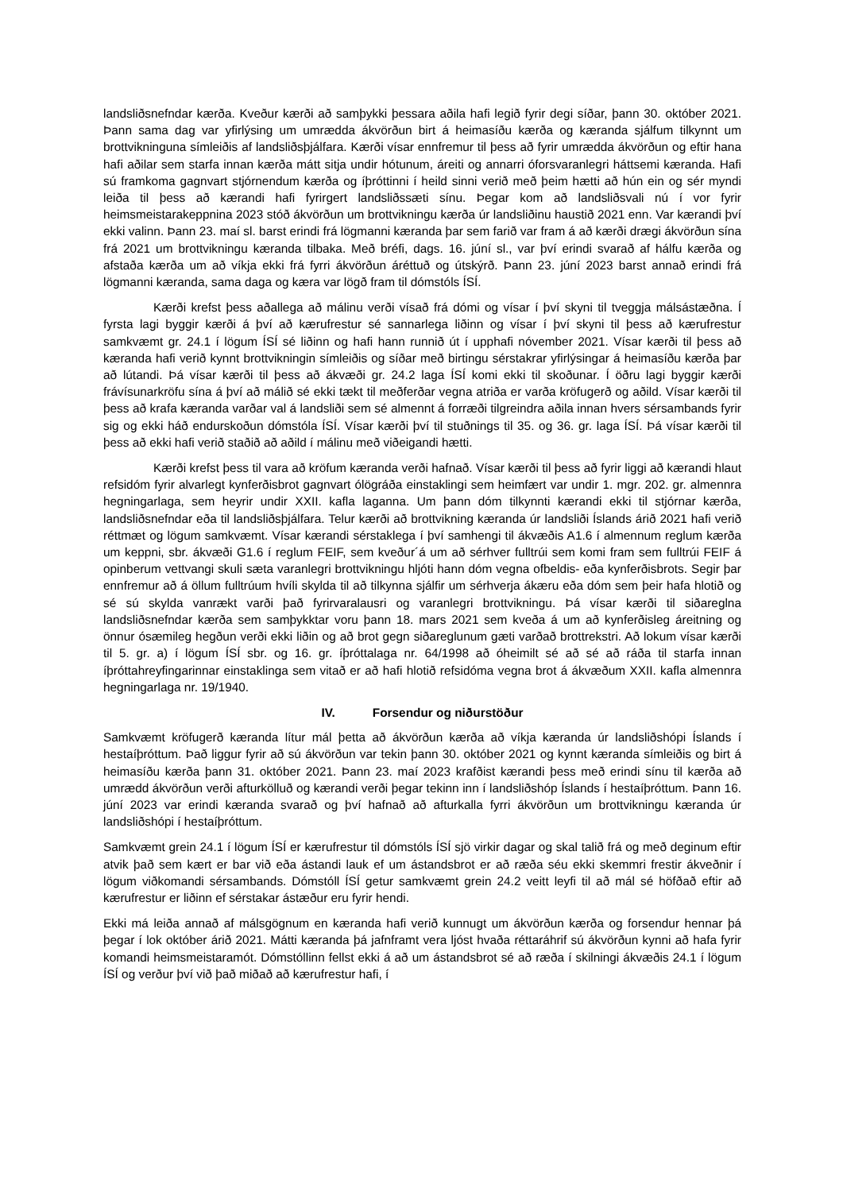landsliðsnefndar kærða. Kveður kærði að samþykki þessara aðila hafi legið fyrir degi síðar, þann 30. október 2021. Þann sama dag var yfirlýsing um umrædda ákvörðun birt á heimasíðu kærða og kæranda sjálfum tilkynnt um brottvikninguna símleiðis af landsliðsþjálfara. Kærði vísar ennfremur til þess að fyrir umrædda ákvörðun og eftir hana hafi aðilar sem starfa innan kærða mátt sitja undir hótunum, áreiti og annarri óforsvaranlegri háttsemi kæranda. Hafi sú framkoma gagnvart stjórnendum kærða og íþróttinni í heild sinni verið með þeim hætti að hún ein og sér myndi leiða til þess að kærandi hafi fyrirgert landsliðssæti sínu. Þegar kom að landsliðsvali nú í vor fyrir heimsmeistarakeppnina 2023 stóð ákvörðun um brottvikningu kærða úr landsliðinu haustið 2021 enn. Var kærandi því ekki valinn. Þann 23. maí sl. barst erindi frá lögmanni kæranda þar sem farið var fram á að kærði drægi ákvörðun sína frá 2021 um brottvikningu kæranda tilbaka. Með bréfi, dags. 16. júní sl., var því erindi svarað af hálfu kærða og afstaða kærða um að víkja ekki frá fyrri ákvörðun áréttuð og útskýrð. Þann 23. júní 2023 barst annað erindi frá lögmanni kæranda, sama daga og kæra var lögð fram til dómstóls ÍSÍ.
Kærði krefst þess aðallega að málinu verði vísað frá dómi og vísar í því skyni til tveggja málsástæðna. Í fyrsta lagi byggir kærði á því að kærufrestur sé sannarlega liðinn og vísar í því skyni til þess að kærufrestur samkvæmt gr. 24.1 í lögum ÍSÍ sé liðinn og hafi hann runnið út í upphafi nóvember 2021. Vísar kærði til þess að kæranda hafi verið kynnt brottvikningin símleiðis og síðar með birtingu sérstakrar yfirlýsingar á heimasíðu kærða þar að lútandi. Þá vísar kærði til þess að ákvæði gr. 24.2 laga ÍSÍ komi ekki til skoðunar. Í öðru lagi byggir kærði frávísunarkröfu sína á því að málið sé ekki tækt til meðferðar vegna atriða er varða kröfugerð og aðild. Vísar kærði til þess að krafa kæranda varðar val á landsliði sem sé almennt á forræði tilgreindra aðila innan hvers sérsambands fyrir sig og ekki háð endurskoðun dómstóla ÍSÍ. Vísar kærði því til stuðnings til 35. og 36. gr. laga ÍSÍ. Þá vísar kærði til þess að ekki hafi verið staðið að aðild í málinu með viðeigandi hætti.
Kærði krefst þess til vara að kröfum kæranda verði hafnað. Vísar kærði til þess að fyrir liggi að kærandi hlaut refsidóm fyrir alvarlegt kynferðisbrot gagnvart ólögráða einstaklingi sem heimfært var undir 1. mgr. 202. gr. almennra hegningarlaga, sem heyrir undir XXII. kafla laganna. Um þann dóm tilkynnti kærandi ekki til stjórnar kærða, landsliðsnefndar eða til landsliðsþjálfara. Telur kærði að brottvikning kæranda úr landsliði Íslands árið 2021 hafi verið réttmæt og lögum samkvæmt. Vísar kærandi sérstaklega í því samhengi til ákvæðis A1.6 í almennum reglum kærða um keppni, sbr. ákvæði G1.6 í reglum FEIF, sem kveður´á um að sérhver fulltrúi sem komi fram sem fulltrúi FEIF á opinberum vettvangi skuli sæta varanlegri brottvikningu hljóti hann dóm vegna ofbeldis- eða kynferðisbrots. Segir þar ennfremur að á öllum fulltrúum hvíli skylda til að tilkynna sjálfir um sérhverja ákæru eða dóm sem þeir hafa hlotið og sé sú skylda vanrækt varði það fyrirvaralausri og varanlegri brottvikningu. Þá vísar kærði til siðareglna landsliðsnefndar kærða sem samþykktar voru þann 18. mars 2021 sem kveða á um að kynferðisleg áreitning og önnur ósæmileg hegðun verði ekki liðin og að brot gegn siðareglunum gæti varðað brottrekstri. Að lokum vísar kærði til 5. gr. a) í lögum ÍSÍ sbr. og 16. gr. íþróttalaga nr. 64/1998 að óheimilt sé að sé að ráða til starfa innan íþróttahreyfingarinnar einstaklinga sem vitað er að hafi hlotið refsidóma vegna brot á ákvæðum XXII. kafla almennra hegningarlaga nr. 19/1940.
IV. Forsendur og niðurstöður
Samkvæmt kröfugerð kæranda lítur mál þetta að ákvörðun kærða að víkja kæranda úr landsliðshópi Íslands í hestaíþróttum. Það liggur fyrir að sú ákvörðun var tekin þann 30. október 2021 og kynnt kæranda símleiðis og birt á heimasíðu kærða þann 31. október 2021. Þann 23. maí 2023 krafðist kærandi þess með erindi sínu til kærða að umrædd ákvörðun verði afturkölluð og kærandi verði þegar tekinn inn í landsliðshóp Íslands í hestaíþróttum. Þann 16. júní 2023 var erindi kæranda svarað og því hafnað að afturkalla fyrri ákvörðun um brottvikningu kæranda úr landsliðshópi í hestaíþróttum.
Samkvæmt grein 24.1 í lögum ÍSÍ er kærufrestur til dómstóls ÍSÍ sjö virkir dagar og skal talið frá og með deginum eftir atvik það sem kært er bar við eða ástandi lauk ef um ástandsbrot er að ræða séu ekki skemmri frestir ákveðnir í lögum viðkomandi sérsambands. Dómstóll ÍSÍ getur samkvæmt grein 24.2 veitt leyfi til að mál sé höfðað eftir að kærufrestur er liðinn ef sérstakar ástæður eru fyrir hendi.
Ekki má leiða annað af málsgögnum en kæranda hafi verið kunnugt um ákvörðun kærða og forsendur hennar þá þegar í lok október árið 2021. Mátti kæranda þá jafnframt vera ljóst hvaða réttaráhrif sú ákvörðun kynni að hafa fyrir komandi heimsmeistaramót. Dómstóllinn fellst ekki á að um ástandsbrot sé að ræða í skilningi ákvæðis 24.1 í lögum ÍSÍ og verður því við það miðað að kærufrestur hafi, í